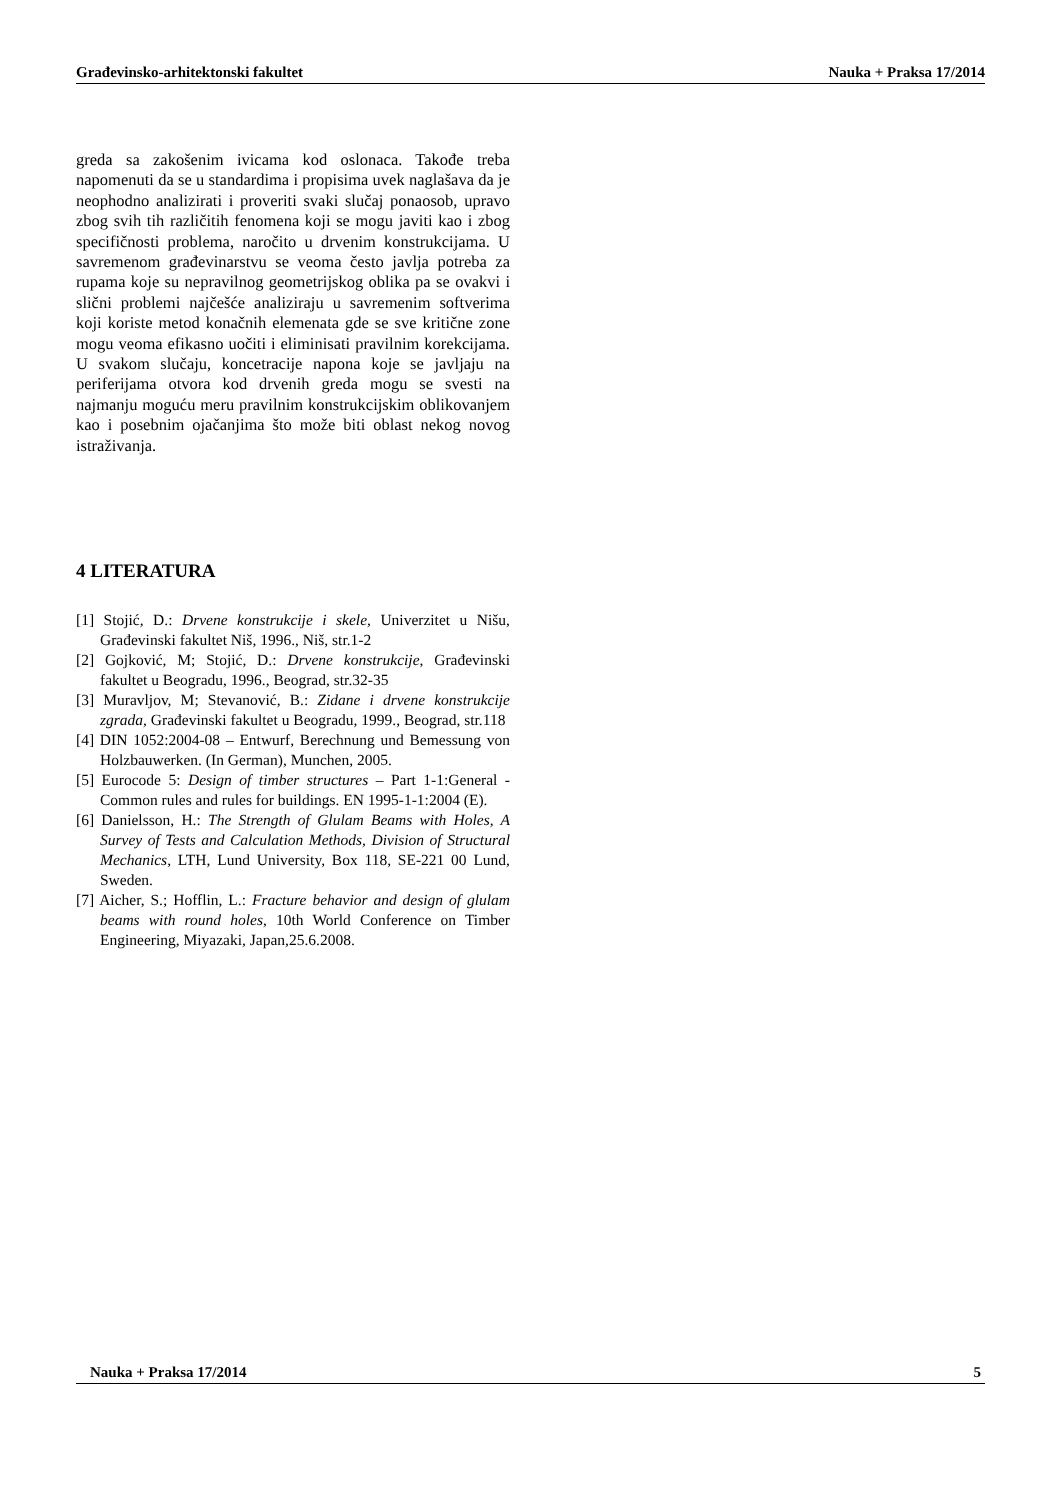Građevinsko-arhitektonski fakultet Nauka + Praksa 17/2014
greda sa zakošenim ivicama kod oslonaca. Takođe treba napomenuti da se u standardima i propisima uvek naglašava da je neophodno analizirati i proveriti svaki slučaj ponaosob, upravo zbog svih tih različitih fenomena koji se mogu javiti kao i zbog specifičnosti problema, naročito u drvenim konstrukcijama. U savremenom građevinarstvu se veoma često javlja potreba za rupama koje su nepravilnog geometrijskog oblika pa se ovakvi i slični problemi najčešće analiziraju u savremenim softverima koji koriste metod konačnih elemenata gde se sve kritične zone mogu veoma efikasno uočiti i eliminisati pravilnim korekcijama. U svakom slučaju, koncetracije napona koje se javljaju na periferijama otvora kod drvenih greda mogu se svesti na najmanju moguću meru pravilnim konstrukcijskim oblikovanjem kao i posebnim ojačanjima što može biti oblast nekog novog istraživanja.
4 LITERATURA
[1] Stojić, D.: Drvene konstrukcije i skele, Univerzitet u Nišu, Građevinski fakultet Niš, 1996., Niš, str.1-2
[2] Gojković, M; Stojić, D.: Drvene konstrukcije, Građevinski fakultet u Beogradu, 1996., Beograd, str.32-35
[3] Muravljov, M; Stevanović, B.: Zidane i drvene konstrukcije zgrada, Građevinski fakultet u Beogradu, 1999., Beograd, str.118
[4] DIN 1052:2004-08 – Entwurf, Berechnung und Bemessung von Holzbauwerken. (In German), Munchen, 2005.
[5] Eurocode 5: Design of timber structures – Part 1-1:General - Common rules and rules for buildings. EN 1995-1-1:2004 (E).
[6] Danielsson, H.: The Strength of Glulam Beams with Holes, A Survey of Tests and Calculation Methods, Division of Structural Mechanics, LTH, Lund University, Box 118, SE-221 00 Lund, Sweden.
[7] Aicher, S.; Hofflin, L.: Fracture behavior and design of glulam beams with round holes, 10th World Conference on Timber Engineering, Miyazaki, Japan,25.6.2008.
Nauka + Praksa 17/2014 5